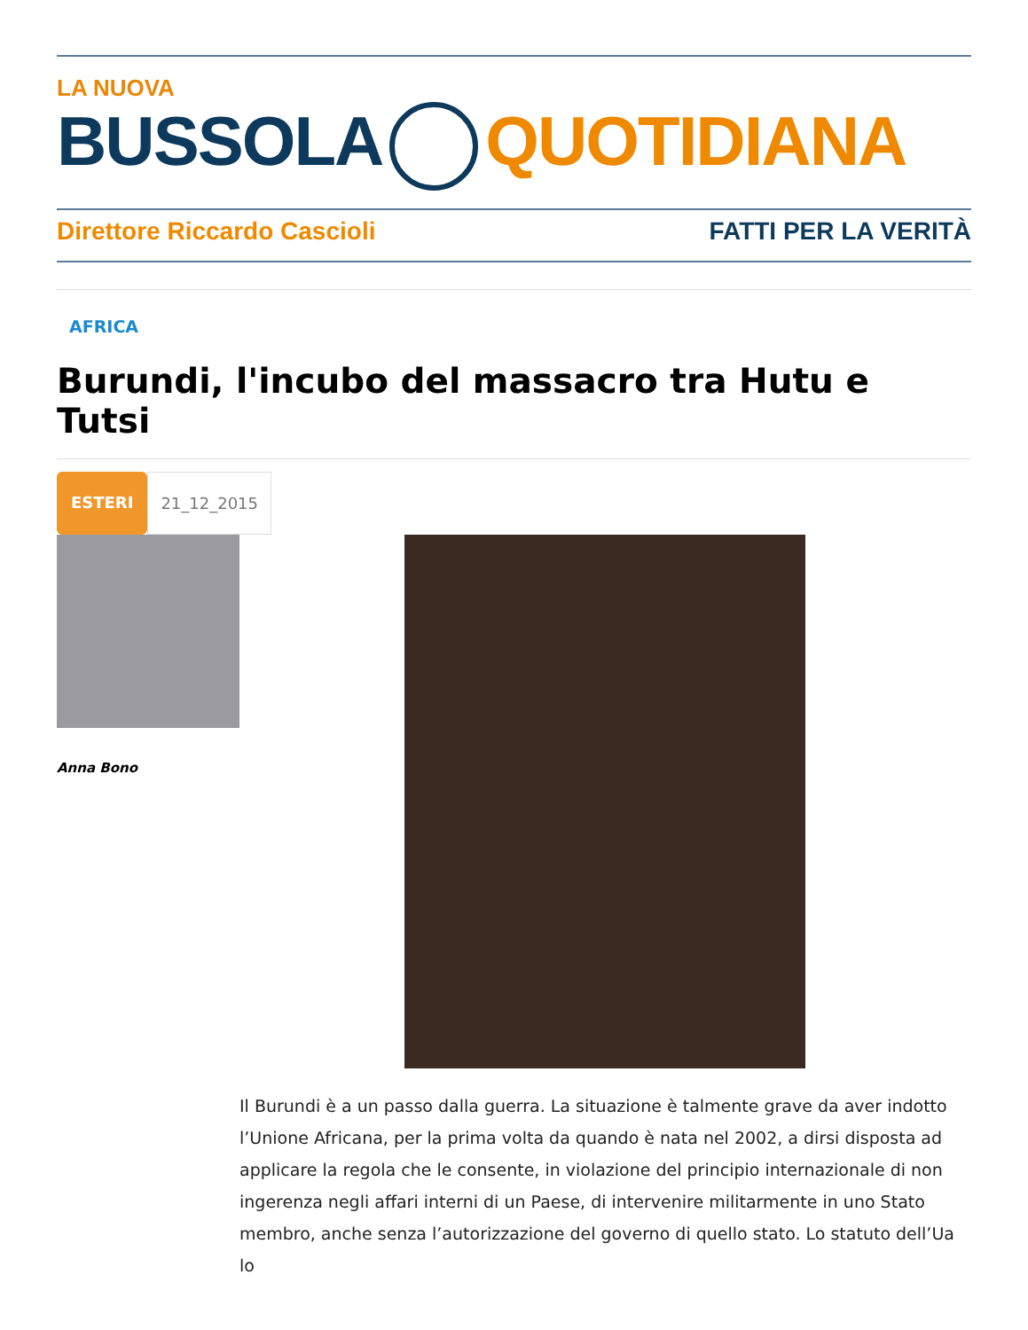LA NUOVA
BUSSOLA QUOTIDIANA
Direttore Riccardo Cascioli FATTI PER LA VERITÀ
AFRICA
Burundi, l'incubo del massacro tra Hutu e Tutsi
ESTERI 21_12_2015
Anna Bono
Il Burundi è a un passo dalla guerra. La situazione è talmente grave da aver indotto l’Unione Africana, per la prima volta da quando è nata nel 2002, a dirsi disposta ad applicare la regola che le consente, in violazione del principio internazionale di non ingerenza negli affari interni di un Paese, di intervenire militarmente in uno Stato membro, anche senza l’autorizzazione del governo di quello stato. Lo statuto dell’Ua lo